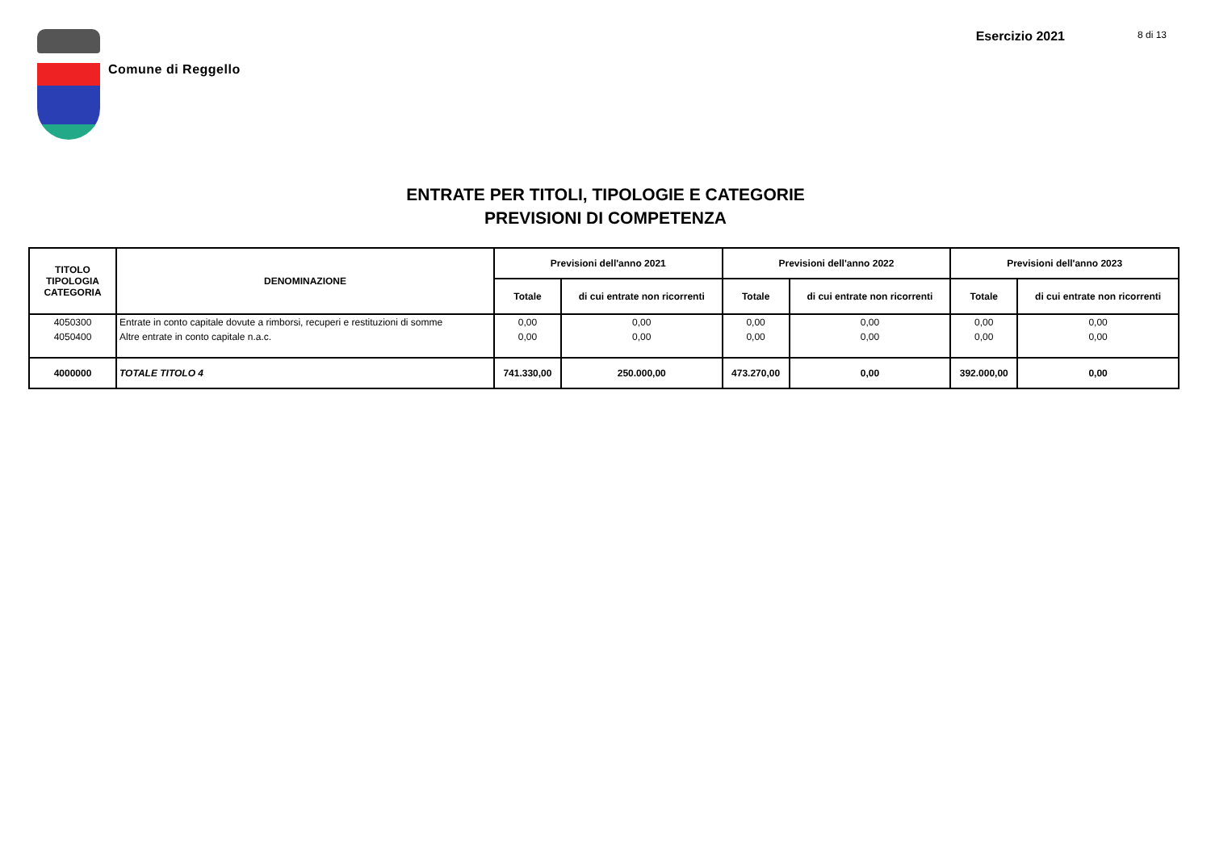Comune di Reggello
Esercizio 2021 8 di 13
ENTRATE PER TITOLI, TIPOLOGIE E CATEGORIE
PREVISIONI DI COMPETENZA
| TITOLO TIPOLOGIA CATEGORIA | DENOMINAZIONE | Previsioni dell'anno 2021 | | Previsioni dell'anno 2022 | | Previsioni dell'anno 2023 | |
| --- | --- | --- | --- | --- | --- | --- | --- |
| | | Totale | di cui entrate non ricorrenti | Totale | di cui entrate non ricorrenti | Totale | di cui entrate non ricorrenti |
| 4050300 | Entrate in conto capitale dovute a rimborsi, recuperi e restituzioni di somme | 0,00 | 0,00 | 0,00 | 0,00 | 0,00 | 0,00 |
| 4050400 | Altre entrate in conto capitale n.a.c. | 0,00 | 0,00 | 0,00 | 0,00 | 0,00 | 0,00 |
| 4000000 | TOTALE TITOLO 4 | 741.330,00 | 250.000,00 | 473.270,00 | 0,00 | 392.000,00 | 0,00 |